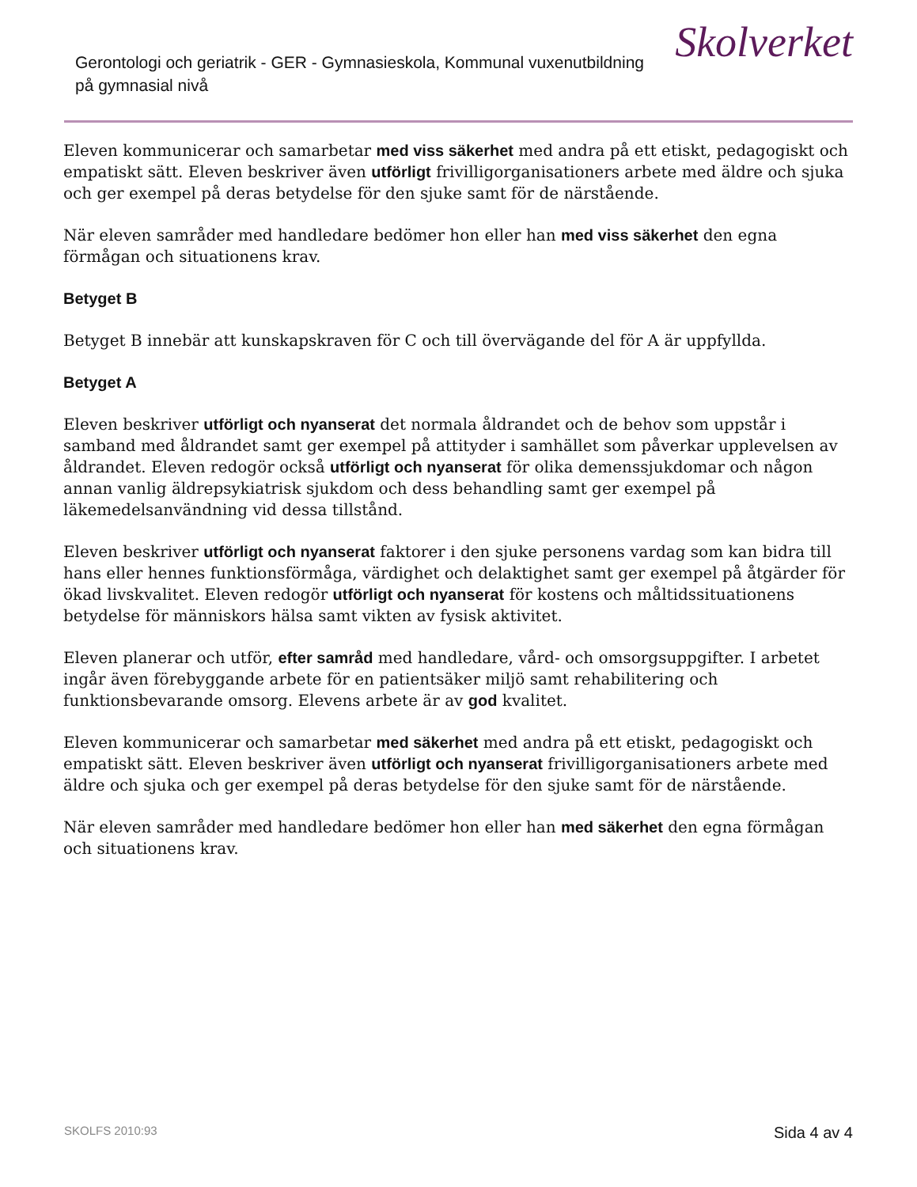Gerontologi och geriatrik - GER - Gymnasieskola, Kommunal vuxenutbildning på gymnasial nivå
Skolverket
Eleven kommunicerar och samarbetar med viss säkerhet med andra på ett etiskt, pedagogiskt och empatiskt sätt. Eleven beskriver även utförligt frivilligorganisationers arbete med äldre och sjuka och ger exempel på deras betydelse för den sjuke samt för de närstående.
När eleven samråder med handledare bedömer hon eller han med viss säkerhet den egna förmågan och situationens krav.
Betyget B
Betyget B innebär att kunskapskraven för C och till övervägande del för A är uppfyllda.
Betyget A
Eleven beskriver utförligt och nyanserat det normala åldrandet och de behov som uppstår i samband med åldrandet samt ger exempel på attityder i samhället som påverkar upplevelsen av åldrandet. Eleven redogör också utförligt och nyanserat för olika demenssjukdomar och någon annan vanlig äldrepsykiatrisk sjukdom och dess behandling samt ger exempel på läkemedelsanvändning vid dessa tillstånd.
Eleven beskriver utförligt och nyanserat faktorer i den sjuke personens vardag som kan bidra till hans eller hennes funktionsförmåga, värdighet och delaktighet samt ger exempel på åtgärder för ökad livskvalitet. Eleven redogör utförligt och nyanserat för kostens och måltidssituationens betydelse för människors hälsa samt vikten av fysisk aktivitet.
Eleven planerar och utför, efter samråd med handledare, vård- och omsorgsuppgifter. I arbetet ingår även förebyggande arbete för en patientsäker miljö samt rehabilitering och funktionsbevarande omsorg. Elevens arbete är av god kvalitet.
Eleven kommunicerar och samarbetar med säkerhet med andra på ett etiskt, pedagogiskt och empatiskt sätt. Eleven beskriver även utförligt och nyanserat frivilligorganisationers arbete med äldre och sjuka och ger exempel på deras betydelse för den sjuke samt för de närstående.
När eleven samråder med handledare bedömer hon eller han med säkerhet den egna förmågan och situationens krav.
SKOLFS 2010:93 Sida 4 av 4